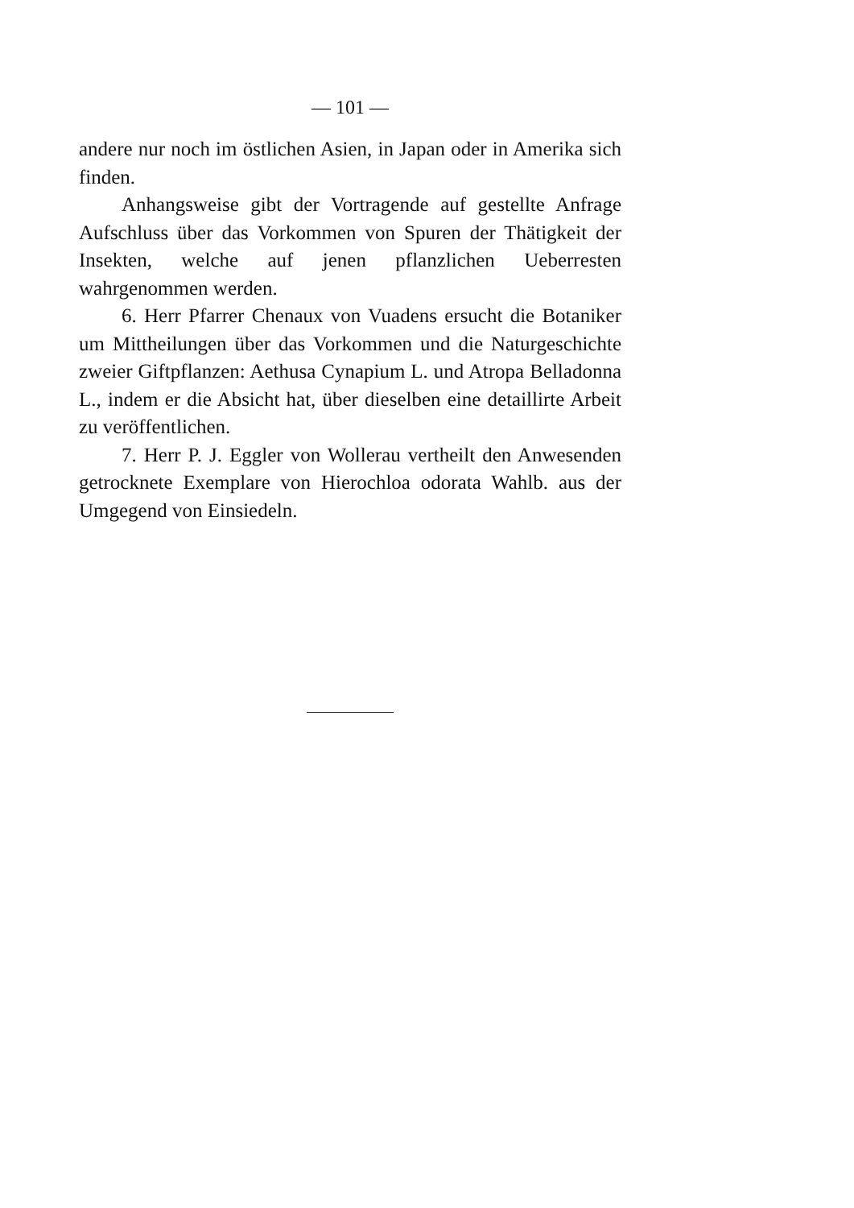— 101 —
andere nur noch im östlichen Asien, in Japan oder in Amerika sich finden.
Anhangsweise gibt der Vortragende auf gestellte Anfrage Aufschluss über das Vorkommen von Spuren der Thätigkeit der Insekten, welche auf jenen pflanzlichen Ueberresten wahrgenommen werden.
6. Herr Pfarrer Chenaux von Vuadens ersucht die Botaniker um Mittheilungen über das Vorkommen und die Naturgeschichte zweier Giftpflanzen: Aethusa Cynapium L. und Atropa Belladonna L., indem er die Absicht hat, über dieselben eine detaillirte Arbeit zu veröffentlichen.
7. Herr P. J. Eggler von Wollerau vertheilt den Anwesenden getrocknete Exemplare von Hierochloa odorata Wahlb. aus der Umgegend von Einsiedeln.